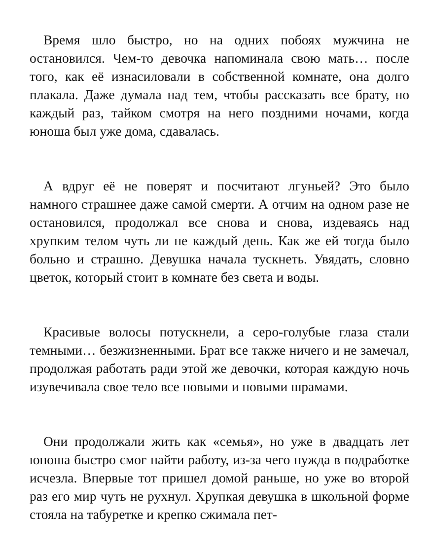Время шло быстро, но на одних побоях мужчина не остановился. Чем-то девочка напоминала свою мать… после того, как её изнасиловали в собственной комнате, она долго плакала. Даже думала над тем, чтобы рассказать все брату, но каждый раз, тайком смотря на него поздними ночами, когда юноша был уже дома, сдавалась.
А вдруг её не поверят и посчитают лгуньей? Это было намного страшнее даже самой смерти. А отчим на одном разе не остановился, продолжал все снова и снова, издеваясь над хрупким телом чуть ли не каждый день. Как же ей тогда было больно и страшно. Девушка начала тускнеть. Увядать, словно цветок, который стоит в комнате без света и воды.
Красивые волосы потускнели, а серо-голубые глаза стали темными… безжизненными. Брат все также ничего и не замечал, продолжая работать ради этой же девочки, которая каждую ночь изувечивала свое тело все новыми и новыми шрамами.
Они продолжали жить как «семья», но уже в двадцать лет юноша быстро смог найти работу, из-за чего нужда в подработке исчезла. Впервые тот пришел домой раньше, но уже во второй раз его мир чуть не рухнул. Хрупкая девушка в школьной форме стояла на табуретке и крепко сжимала пет-